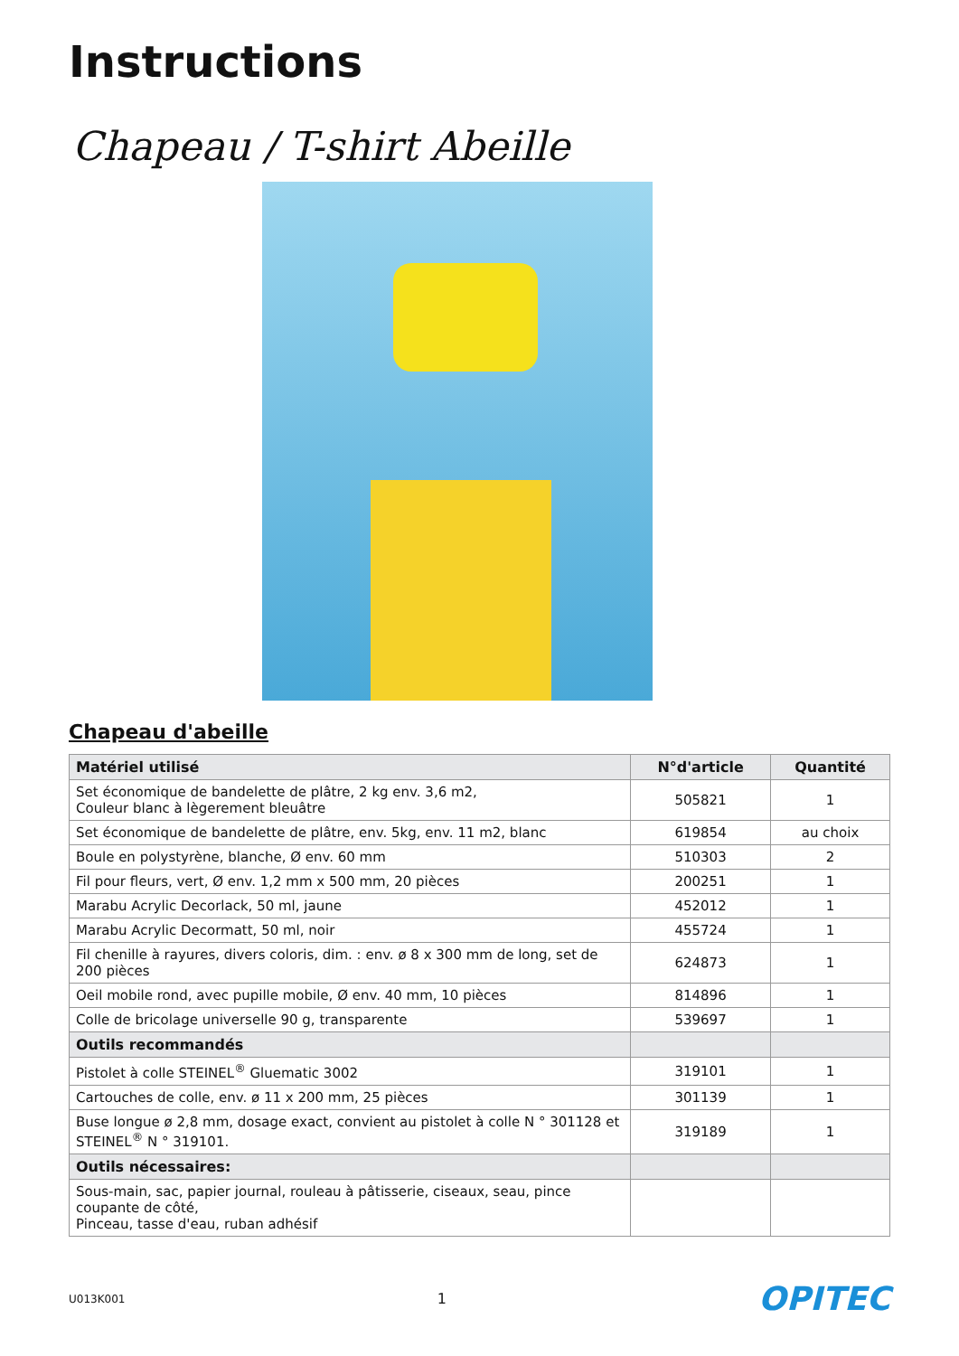Instructions
Chapeau / T-shirt Abeille
Chapeau d'abeille
| Matériel utilisé | N°d'article | Quantité |
| --- | --- | --- |
| Set économique de bandelette de plâtre, 2 kg env. 3,6 m2, Couleur blanc à lègerement bleuâtre | 505821 | 1 |
| Set économique de bandelette de plâtre, env. 5kg, env. 11 m2, blanc | 619854 | au choix |
| Boule en polystyrène, blanche, Ø env. 60 mm | 510303 | 2 |
| Fil pour fleurs, vert, Ø env. 1,2 mm x 500 mm, 20 pièces | 200251 | 1 |
| Marabu Acrylic Decorlack, 50 ml, jaune | 452012 | 1 |
| Marabu Acrylic Decormatt, 50 ml, noir | 455724 | 1 |
| Fil chenille à rayures, divers coloris, dim. : env. ø 8 x 300 mm de long, set de 200 pièces | 624873 | 1 |
| Oeil mobile rond, avec pupille mobile, Ø env. 40 mm, 10 pièces | 814896 | 1 |
| Colle de bricolage universelle 90 g, transparente | 539697 | 1 |
| Outils recommandés | | |
| Pistolet à colle STEINEL<sup>®</sup> Gluematic 3002 | 319101 | 1 |
| Cartouches de colle, env. ø 11 x 200 mm, 25 pièces | 301139 | 1 |
| Buse longue ø 2,8 mm, dosage exact, convient au pistolet à colle N ° 301128 et STEINEL<sup>®</sup> N ° 319101. | 319189 | 1 |
| Outils nécessaires: | | |
| Sous-main, sac, papier journal, rouleau à pâtisserie, ciseaux, seau, pince coupante de côté, Pinceau, tasse d'eau, ruban adhésif | | |
U013K001 1 OPITEC